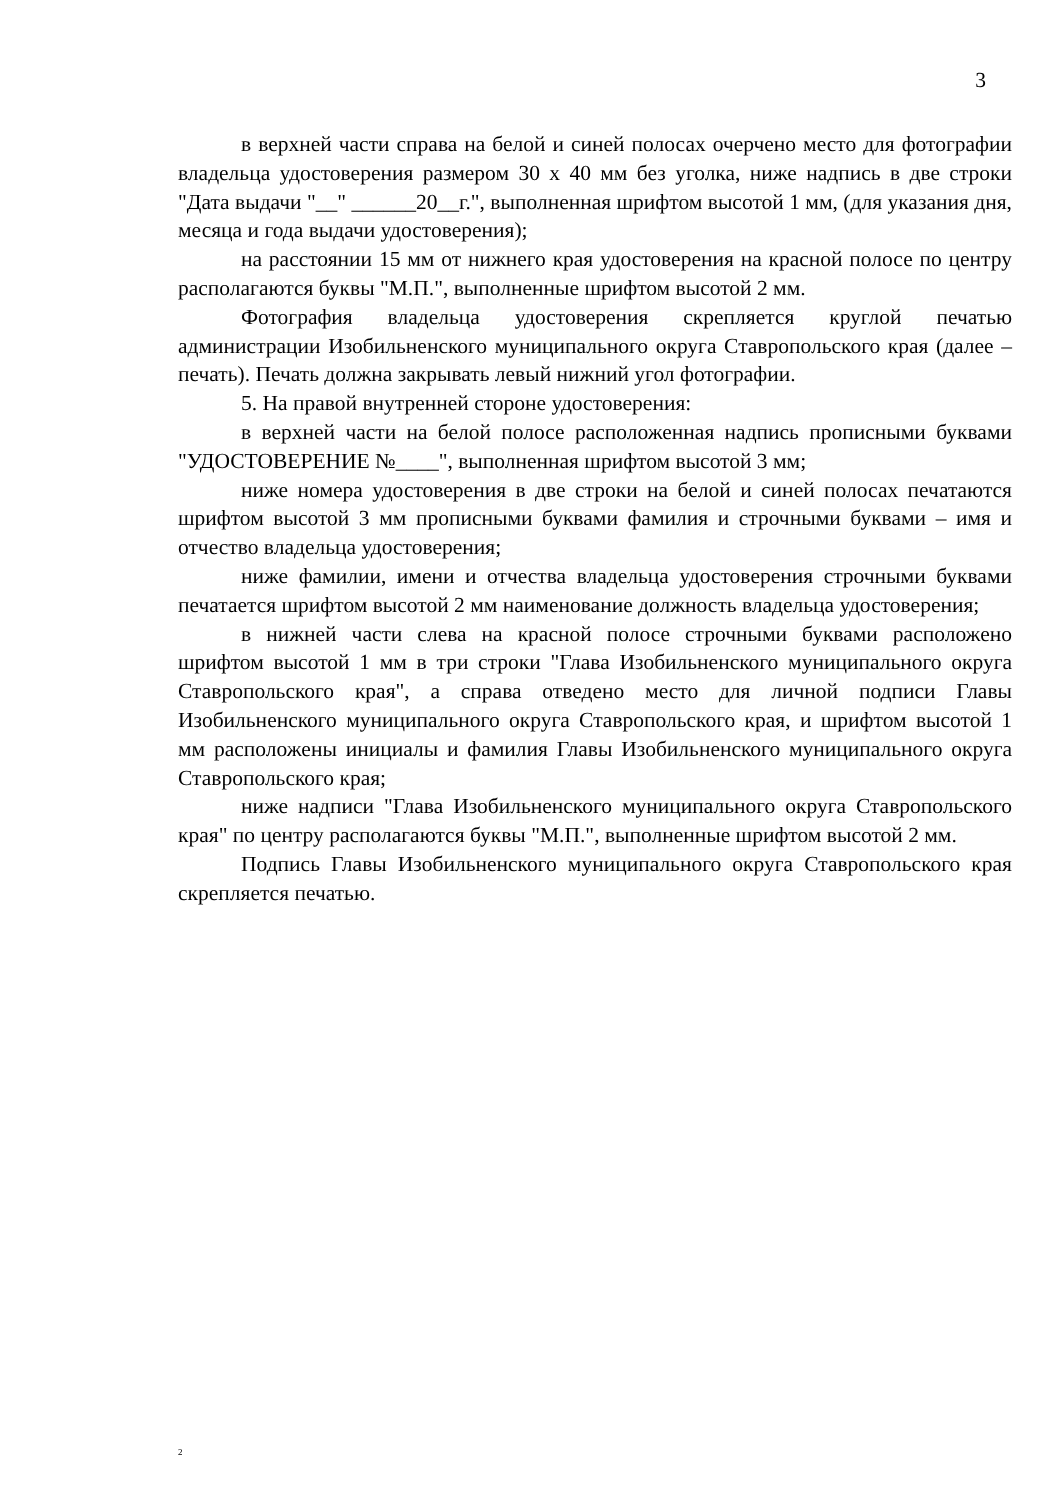3
в верхней части справа на белой и синей полосах очерчено место для фотографии владельца удостоверения размером 30 х 40 мм без уголка, ниже надпись в две строки "Дата выдачи "__" ______20__г.", выполненная шрифтом высотой 1 мм, (для указания дня, месяца и года выдачи удостоверения);
на расстоянии 15 мм от нижнего края удостоверения на красной полосе по центру располагаются буквы "М.П.", выполненные шрифтом высотой 2 мм.
Фотография владельца удостоверения скрепляется круглой печатью администрации Изобильненского муниципального округа Ставропольского края (далее – печать). Печать должна закрывать левый нижний угол фотографии.
5. На правой внутренней стороне удостоверения:
в верхней части на белой полосе расположенная надпись прописными буквами "УДОСТОВЕРЕНИЕ №____", выполненная шрифтом высотой 3 мм;
ниже номера удостоверения в две строки на белой и синей полосах печатаются шрифтом высотой 3 мм прописными буквами фамилия и строчными буквами – имя и отчество владельца удостоверения;
ниже фамилии, имени и отчества владельца удостоверения строчными буквами печатается шрифтом высотой 2 мм наименование должность владельца удостоверения;
в нижней части слева на красной полосе строчными буквами расположено шрифтом высотой 1 мм в три строки "Глава Изобильненского муниципального округа Ставропольского края", а справа отведено место для личной подписи Главы Изобильненского муниципального округа Ставропольского края, и шрифтом высотой 1 мм расположены инициалы и фамилия Главы Изобильненского муниципального округа Ставропольского края;
ниже надписи "Глава Изобильненского муниципального округа Ставропольского края" по центру располагаются буквы "М.П.", выполненные шрифтом высотой 2 мм.
Подпись Главы Изобильненского муниципального округа Ставропольского края скрепляется печатью.
2